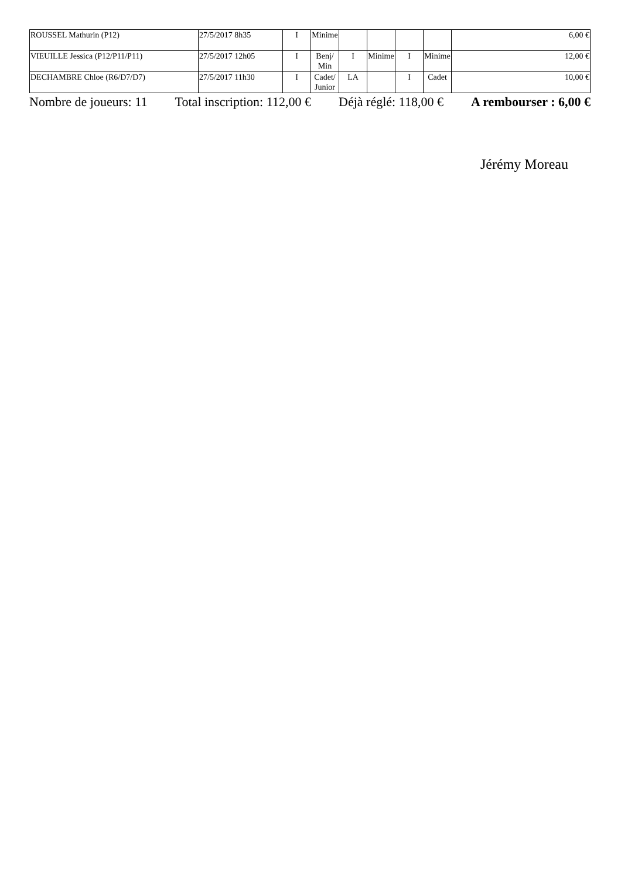| ROUSSEL Mathurin (P12) | 27/5/2017 8h35 | I | Minime | | | | | 6,00 € |
| VIEUILLE Jessica (P12/P11/P11) | 27/5/2017 12h05 | I | Benj/ Min | I | Minime | I | Minime | 12,00 € |
| DECHAMBRE Chloe (R6/D7/D7) | 27/5/2017 11h30 | I | Cadet/ Junior | LA | | I | Cadet | 10,00 € |
Nombre de joueurs: 11 Total inscription: 112,00 € Déjà réglé: 118,00 € A rembourser : 6,00 €
Jérémy Moreau